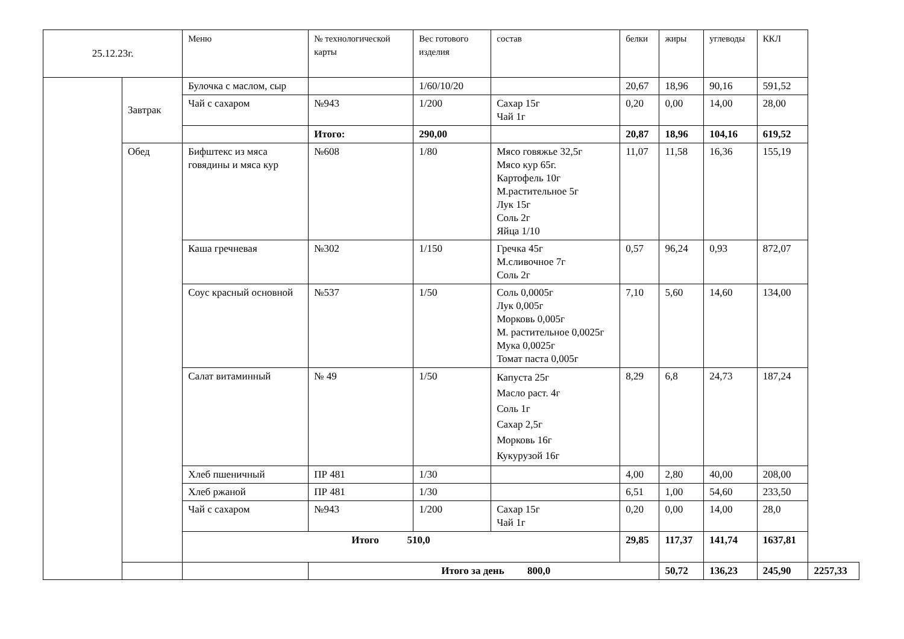| 25.12.23г. | | Меню | № технологической карты | Вес готового изделия | состав | белки | жиры | углеводы | ККЛ | |
| --- | --- | --- | --- | --- | --- | --- | --- | --- | --- | --- |
| | Завтрак | Булочка с маслом, сыр | | 1/60/10/20 | | 20,67 | 18,96 | 90,16 | 591,52 | |
| | | Чай с сахаром | №943 | 1/200 | Сахар 15г Чай 1г | 0,20 | 0,00 | 14,00 | 28,00 | |
| | | | Итого: | 290,00 | | 20,87 | 18,96 | 104,16 | 619,52 | |
| | Обед | Бифштекс из мяса говядины и мяса кур | №608 | 1/80 | Мясо говяжье 32,5г Мясо кур 65г. Картофель 10г М.растительное 5г Лук 15г Соль 2г Яйца 1/10 | 11,07 | 11,58 | 16,36 | 155,19 | |
| | | Каша гречневая | №302 | 1/150 | Гречка 45г М.сливочное 7г Соль 2г | 0,57 | 96,24 | 0,93 | 872,07 | |
| | | Соус красный основной | №537 | 1/50 | Соль 0,0005г Лук 0,005г Морковь 0,005г М. растительное 0,0025г Мука 0,0025г Томат паста 0,005г | 7,10 | 5,60 | 14,60 | 134,00 | |
| | | Салат витаминный | № 49 | 1/50 | Капуста 25г Масло раст. 4г Соль 1г Сахар 2,5г Морковь 16г Кукурузой 16г | 8,29 | 6,8 | 24,73 | 187,24 | |
| | | Хлеб пшеничный | ПР 481 | 1/30 | | 4,00 | 2,80 | 40,00 | 208,00 | |
| | | Хлеб ржаной | ПР 481 | 1/30 | | 6,51 | 1,00 | 54,60 | 233,50 | |
| | | Чай с сахаром | №943 | 1/200 | Сахар 15г Чай 1г | 0,20 | 0,00 | 14,00 | 28,0 | |
| | | Итого 510,0 | | | | 29,85 | 117,37 | 141,74 | 1637,81 | |
| | | | Итого за день 800,0 | | | | 50,72 | 136,23 | 245,90 | 2257,33 |